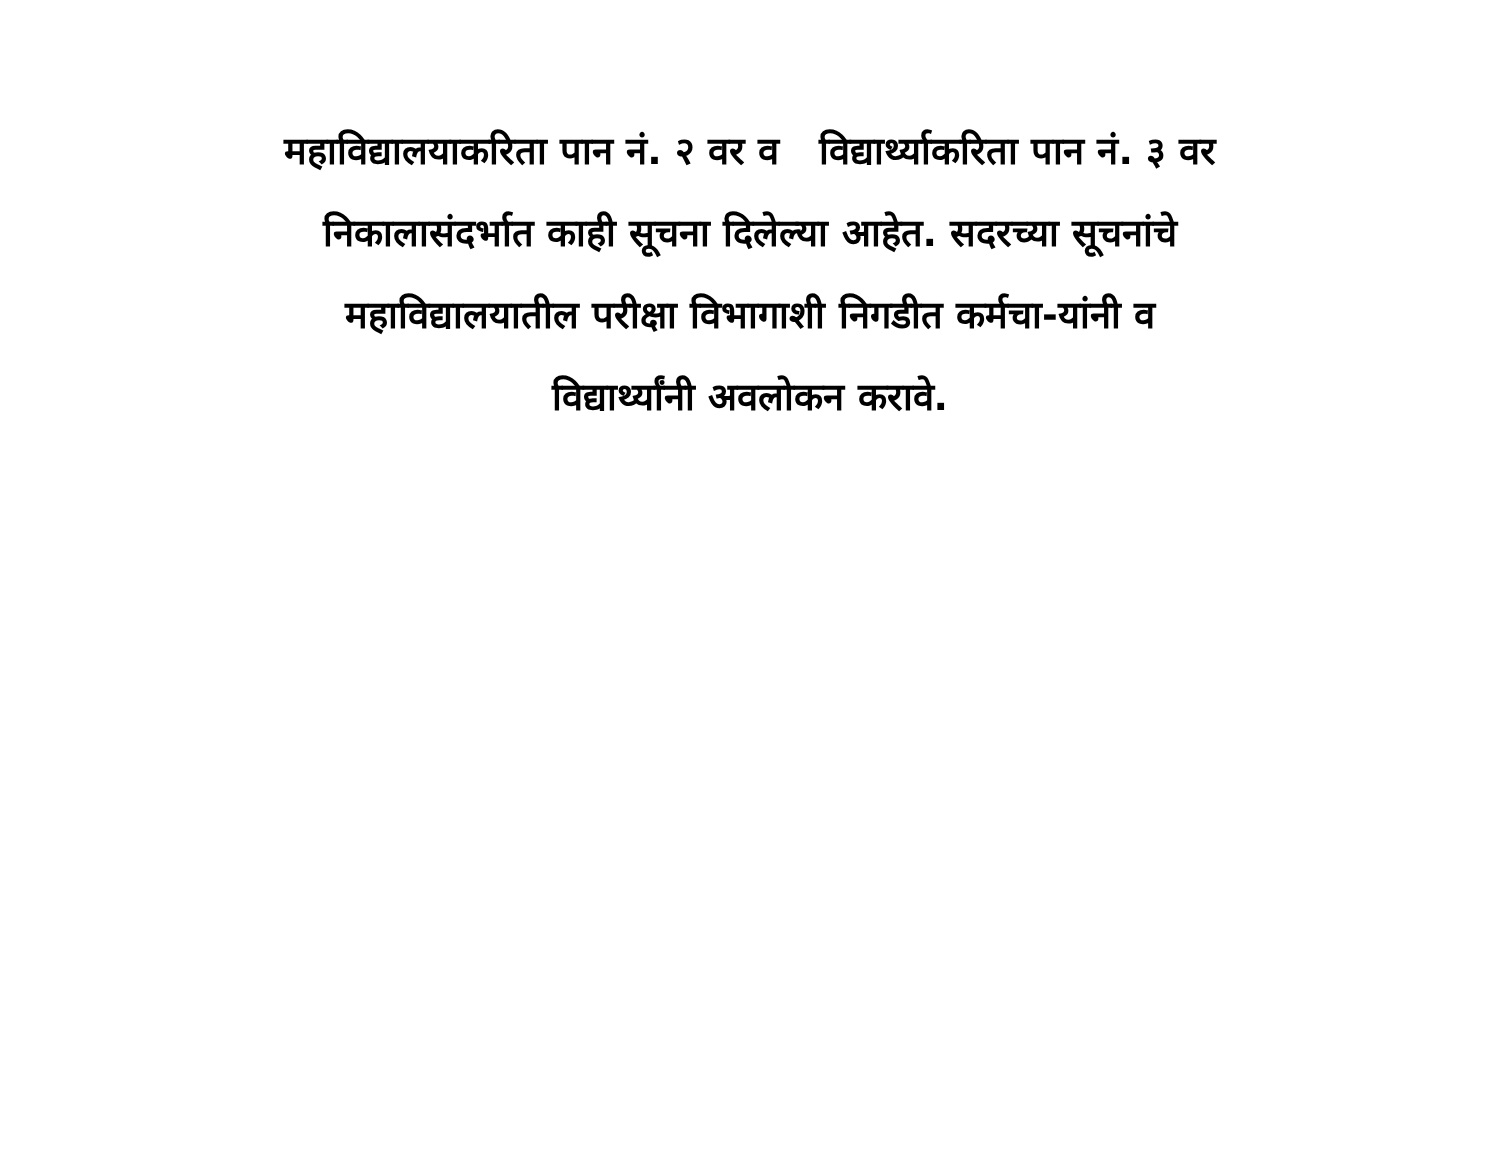महाविद्यालयाकरिता पान नं. २ वर व विद्यार्थ्याकरिता पान नं. ३ वर
निकालासंदर्भात काही सूचना दिलेल्या आहेत. सदरच्या सूचनांचे
महाविद्यालयातील परीक्षा विभागाशी निगडीत कर्मचा-यांनी व
विद्यार्थ्यांनी अवलोकन करावे.